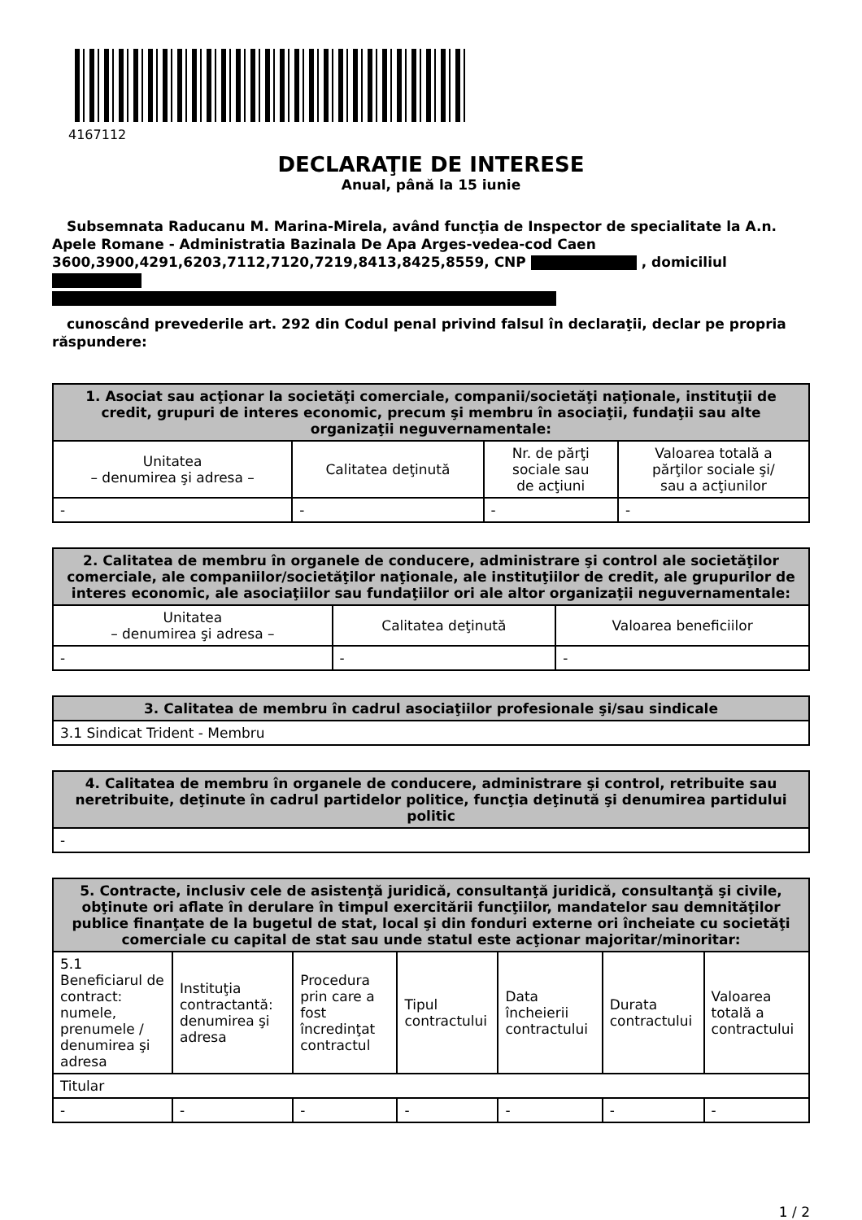4167112
DECLARAŢIE DE INTERESE
Anual, până la 15 iunie
Subsemnata Raducanu M. Marina-Mirela, având funcţia de Inspector de specialitate la A.n. Apele Romane - Administratia Bazinala De Apa Arges-vedea-cod Caen 3600,3900,4291,6203,7112,7120,7219,8413,8425,8559, CNP , domiciliul
cunoscând prevederile art. 292 din Codul penal privind falsul în declaraţii, declar pe propria răspundere:
| 1. Asociat sau acţionar la societăţi comerciale, companii/societăţi naţionale, instituţii de credit, grupuri de interes economic, precum şi membru în asociaţii, fundaţii sau alte organizaţii neguvernamentale: | | | |
| --- | --- | --- | --- |
| Unitatea – denumirea şi adresa – | Calitatea deţinută | Nr. de părţi sociale sau de acţiuni | Valoarea totală a părţilor sociale şi/ sau a acţiunilor |
| - | - | - | - |
| 2. Calitatea de membru în organele de conducere, administrare şi control ale societăţilor comerciale, ale companiilor/societăţilor naţionale, ale instituţiilor de credit, ale grupurilor de interes economic, ale asociaţiilor sau fundaţiilor ori ale altor organizaţii neguvernamentale: | | |
| --- | --- | --- |
| Unitatea – denumirea şi adresa – | Calitatea deţinută | Valoarea beneficiilor |
| - | - | - |
| 3. Calitatea de membru în cadrul asociaţiilor profesionale şi/sau sindicale |
| --- |
| 3.1 Sindicat Trident - Membru |
| 4. Calitatea de membru în organele de conducere, administrare şi control, retribuite sau neretribuite, deţinute în cadrul partidelor politice, funcţia deţinută şi denumirea partidului politic |
| --- |
| - |
| 5. Contracte, inclusiv cele de asistenţă juridică, consultanţă juridică, consultanţă şi civile, obţinute ori aflate în derulare în timpul exercitării funcţiilor, mandatelor sau demnităţilor publice finanţate de la bugetul de stat, local şi din fonduri externe ori încheiate cu societăţi comerciale cu capital de stat sau unde statul este acţionar majoritar/minoritar: | | | | | | |
| --- | --- | --- | --- | --- | --- | --- |
| 5.1 Beneficiarul de contract: numele, prenumele / denumirea şi adresa | Instituţia contractantă: denumirea şi adresa | Procedura prin care a fost încredinţat contractul | Tipul contractului | Data încheierii contractului | Durata contractului | Valoarea totală a contractului |
| Titular | | | | | | |
| - | - | - | - | - | - | - |
1 / 2